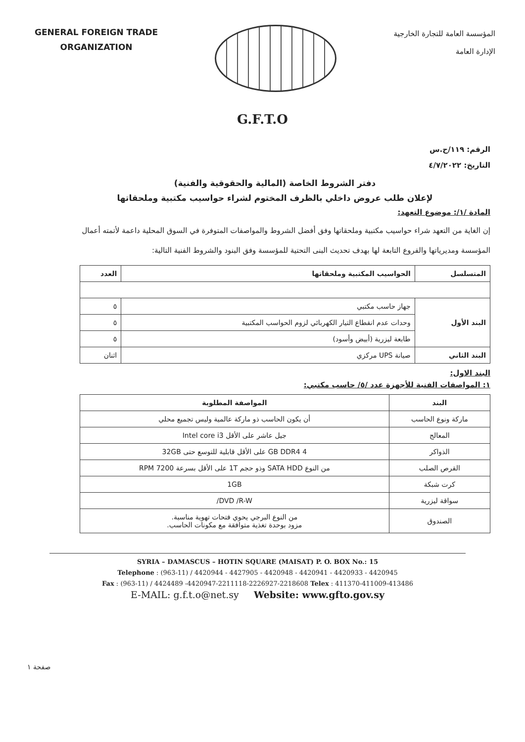GENERAL FOREIGN TRADE
ORGANIZATION
المؤسسة العامة للتجارة الخارجية
الإدارة العامة
G.F.T.O
الرقم: ١١٩/ح.س
التاريخ: ٤/٧/٢٠٢٢
دفتر الشروط الخاصة (المالية والحقوقية والفنية)
لإعلان طلب عروض داخلي بالظرف المختوم لشراء حواسيب مكتبية وملحقاتها
المادة /١/: موضوع التعهد:
إن الغاية من التعهد شراء حواسيب مكتبية وملحقاتها وفق أفضل الشروط والمواصفات المتوفرة في السوق المحلية داعمة لأتمته أعمال المؤسسة ومديرياتها والفروع التابعة لها بهدف تحديث البنى التحتية للمؤسسة وفق البنود والشروط الفنية التالية:
| المتسلسل | الحواسيب المكتبية وملحقاتها | العدد |
| --- | --- | --- |
| البند الأول | جهاز حاسب مكتبي | ٥ |
| | وحدات عدم انقطاع التيار الكهربائي لزوم الحواسب المكتبية | ٥ |
| | طابعة ليزرية (أبيض وأسود) | ٥ |
| البند الثاني | صيانة UPS مركزي | اثنان |
البند الاول:
١: المواصفات الفنية للأجهزة عدد /٥/ حاسب مكتبي:
| البند | المواصفة المطلوبة |
| --- | --- |
| ماركة ونوع الحاسب | أن يكون الحاسب ذو ماركة عالمية وليس تجميع محلي |
| المعالج | جيل عاشر على الأقل Intel core i3 |
| الذواكر | 4 GB DDR4 على الأقل قابلية للتوسع حتى 32GB |
| القرص الصلب | من النوع SATA HDD وذو حجم 1T على الأقل بسرعة 7200 RPM |
| كرت شبكة | 1GB |
| سواقة ليزرية | DVD /R-W/ |
| الصندوق | من النوع البرجي يحوي فتحات تهوية مناسبة. مزود بوحدة تغذية متوافقة مع مكونات الحاسب. |
SYRIA – DAMASCUS – HOTIN SQUARE (MAISAT) P. O. BOX No.: 15
Telephone : (963-11) / 4420944 - 4427905 - 4420948 - 4420941 - 4420933 - 4420945
Fax : (963-11) / 4424489 -4420947-2211118-2226927-2218608 Telex : 411370-411009-413486
E-MAIL: g.f.t.o@net.sy Website: www.gfto.gov.sy
صفحة ١